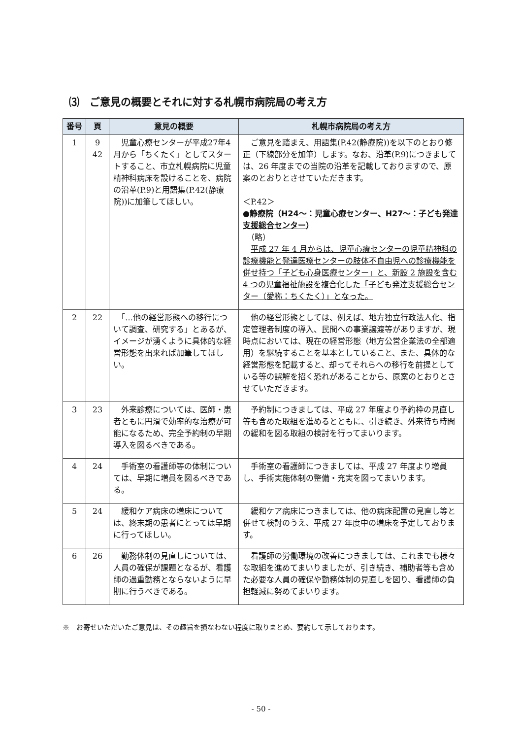⑶　ご意見の概要とそれに対する札幌市病院局の考え方
| 番号 | 頁 | 意見の概要 | 札幌市病院局の考え方 |
| --- | --- | --- | --- |
| 1 | 9 42 | 児童心療センターが平成27年4月から「ちくたく」としてスタートすること、市立札幌病院に児童精神科病床を設けることを、病院の沿革(P.9)と用語集(P.42(静療院))に加筆してほしい。 | ご意見を踏まえ、用語集(P.42(静療院))を以下のとおり修正（下線部分を加筆）します。なお、沿革(P.9)につきましては、26 年度までの当院の沿革を記載しておりますので、原案のとおりとさせていただきます。 ＜P.42＞ ●静療院（ H24～ ：児童心療センター 、H27～：子ども発達支援総合センター ） （略） 平成 27 年 4 月からは、児童心療センターの児童精神科の診療機能と発達医療センターの肢体不自由児への診療機能を併せ持つ「子ども心身医療センター」と、新設 2 施設を含む 4 つの児童福祉施設を複合化した「子ども発達支援総合センター（愛称：ちくたく）」となった。 |
| 2 | 22 | 「…他の経営形態への移行について調査、研究する」とあるが、イメージが湧くように具体的な経営形態を出来れば加筆してほしい。 | 他の経営形態としては、例えば、地方独立行政法人化、指定管理者制度の導入、民間への事業譲渡等がありますが、現時点においては、現在の経営形態（地方公営企業法の全部適用）を継続することを基本としていること、また、具体的な経営形態を記載すると、却ってそれらへの移行を前提としている等の誤解を招く恐れがあることから、原案のとおりとさせていただきます。 |
| 3 | 23 | 外来診療については、医師・患者ともに円滑で効率的な治療が可能になるため、完全予約制の早期導入を図るべきである。 | 予約制につきましては、平成 27 年度より予約枠の見直し等も含めた取組を進めるとともに、引き続き、外来待ち時間の緩和を図る取組の検討を行ってまいります。 |
| 4 | 24 | 手術室の看護師等の体制については、早期に増員を図るべきである。 | 手術室の看護師につきましては、平成 27 年度より増員し、手術実施体制の整備・充実を図ってまいります。 |
| 5 | 24 | 緩和ケア病床の増床については、終末期の患者にとっては早期に行ってほしい。 | 緩和ケア病床につきましては、他の病床配置の見直し等と併せて検討のうえ、平成 27 年度中の増床を予定しております。 |
| 6 | 26 | 勤務体制の見直しについては、人員の確保が課題となるが、看護師の過重勤務とならないように早期に行うべきである。 | 看護師の労働環境の改善につきましては、これまでも様々な取組を進めてまいりましたが、引き続き、補助者等も含めた必要な人員の確保や勤務体制の見直しを図り、看護師の負担軽減に努めてまいります。 |
※　お寄せいただいたご意見は、その趣旨を損なわない程度に取りまとめ、要約して示しております。
- 50 -